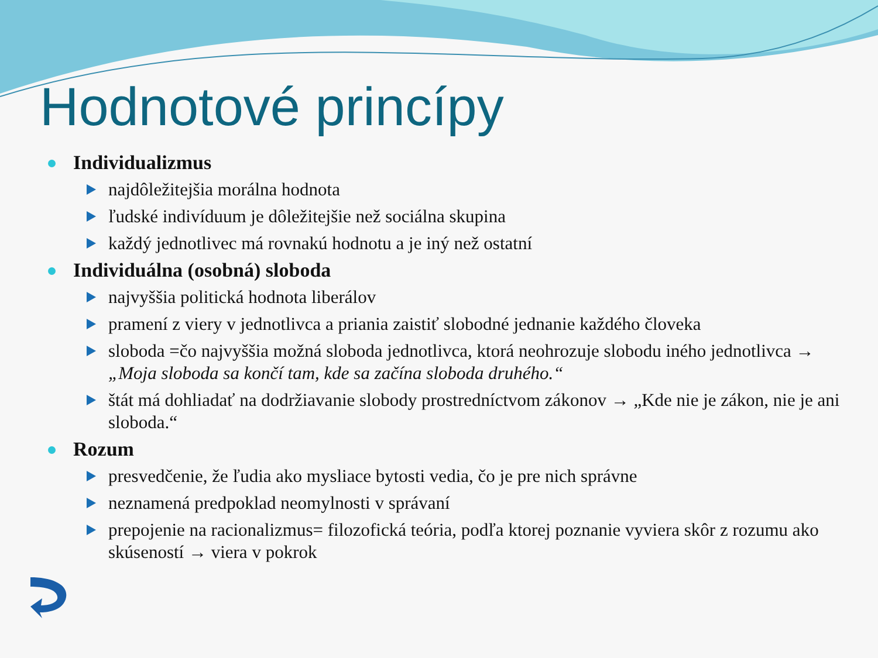Hodnotové princípy
Individualizmus
najdôležitejšia morálna hodnota
ľudské indivíduum je dôležitejšie než sociálna skupina
každý jednotlivec má rovnakú hodnotu a je iný než ostatní
Individuálna (osobná) sloboda
najvyššia politická hodnota liberálov
pramení z viery v jednotlivca a priania zaistiť slobodné jednanie každého človeka
sloboda =čo najvyššia možná sloboda jednotlivca, ktorá neohrozuje slobodu iného jednotlivca → „Moja sloboda sa končí tam, kde sa začína sloboda druhého.“
štát má dohliadať na dodržiavanie slobody prostredníctvom zákonov → „Kde nie je zákon, nie je ani sloboda.“
Rozum
presvedčenie, že ľudia ako mysliace bytosti vedia, čo je pre nich správne
neznamená predpoklad neomylnosti v správaní
prepojenie na racionalizmus= filozofická teória, podľa ktorej poznanie vyviera skôr z rozumu ako skúseností → viera v pokrok